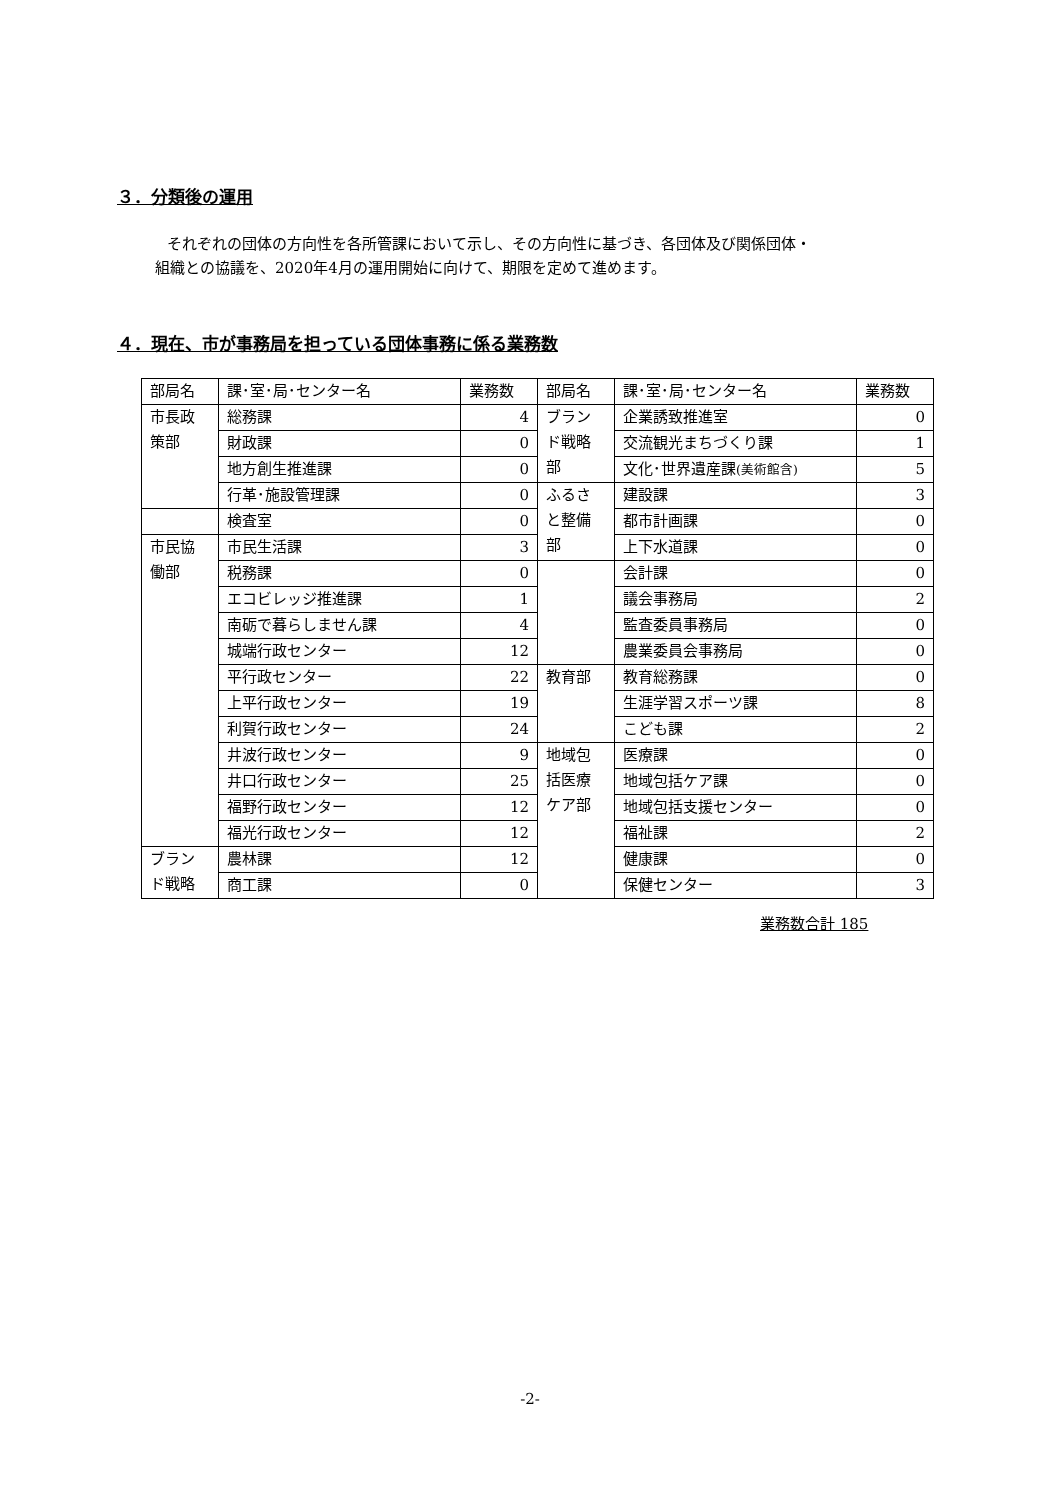３．分類後の運用
それぞれの団体の方向性を各所管課において示し、その方向性に基づき、各団体及び関係団体・
組織との協議を、2020年4月の運用開始に向けて、期限を定めて進めます。
４．現在、市が事務局を担っている団体事務に係る業務数
| 部局名 | 課･室･局･センター名 | 業務数 | 部局名 | 課･室･局･センター名 | 業務数 |
| 市長政 策部 | 総務課 | 4 | ブラン ド戦略 部 | 企業誘致推進室 | 0 |
| | 財政課 | 0 | | 交流観光まちづくり課 | 1 |
| | 地方創生推進課 | 0 | | 文化･世界遺産課 (美術館含) | 5 |
| | 行革･施設管理課 | 0 | ふるさ と整備 部 | 建設課 | 3 |
| | 検査室 | 0 | | 都市計画課 | 0 |
| 市民協 働部 | 市民生活課 | 3 | | 上下水道課 | 0 |
| | 税務課 | 0 | | 会計課 | 0 |
| | エコビレッジ推進課 | 1 | | 議会事務局 | 2 |
| | 南砺で暮らしません課 | 4 | | 監査委員事務局 | 0 |
| | 城端行政センター | 12 | | 農業委員会事務局 | 0 |
| | 平行政センター | 22 | 教育部 | 教育総務課 | 0 |
| | 上平行政センター | 19 | | 生涯学習スポーツ課 | 8 |
| | 利賀行政センター | 24 | | こども課 | 2 |
| | 井波行政センター | 9 | 地域包 括医療 ケア部 | 医療課 | 0 |
| | 井口行政センター | 25 | | 地域包括ケア課 | 0 |
| | 福野行政センター | 12 | | 地域包括支援センター | 0 |
| | 福光行政センター | 12 | | 福祉課 | 2 |
| ブラン ド戦略 | 農林課 | 12 | | 健康課 | 0 |
| | 商工課 | 0 | | 保健センター | 3 |
業務数合計 185
-2-